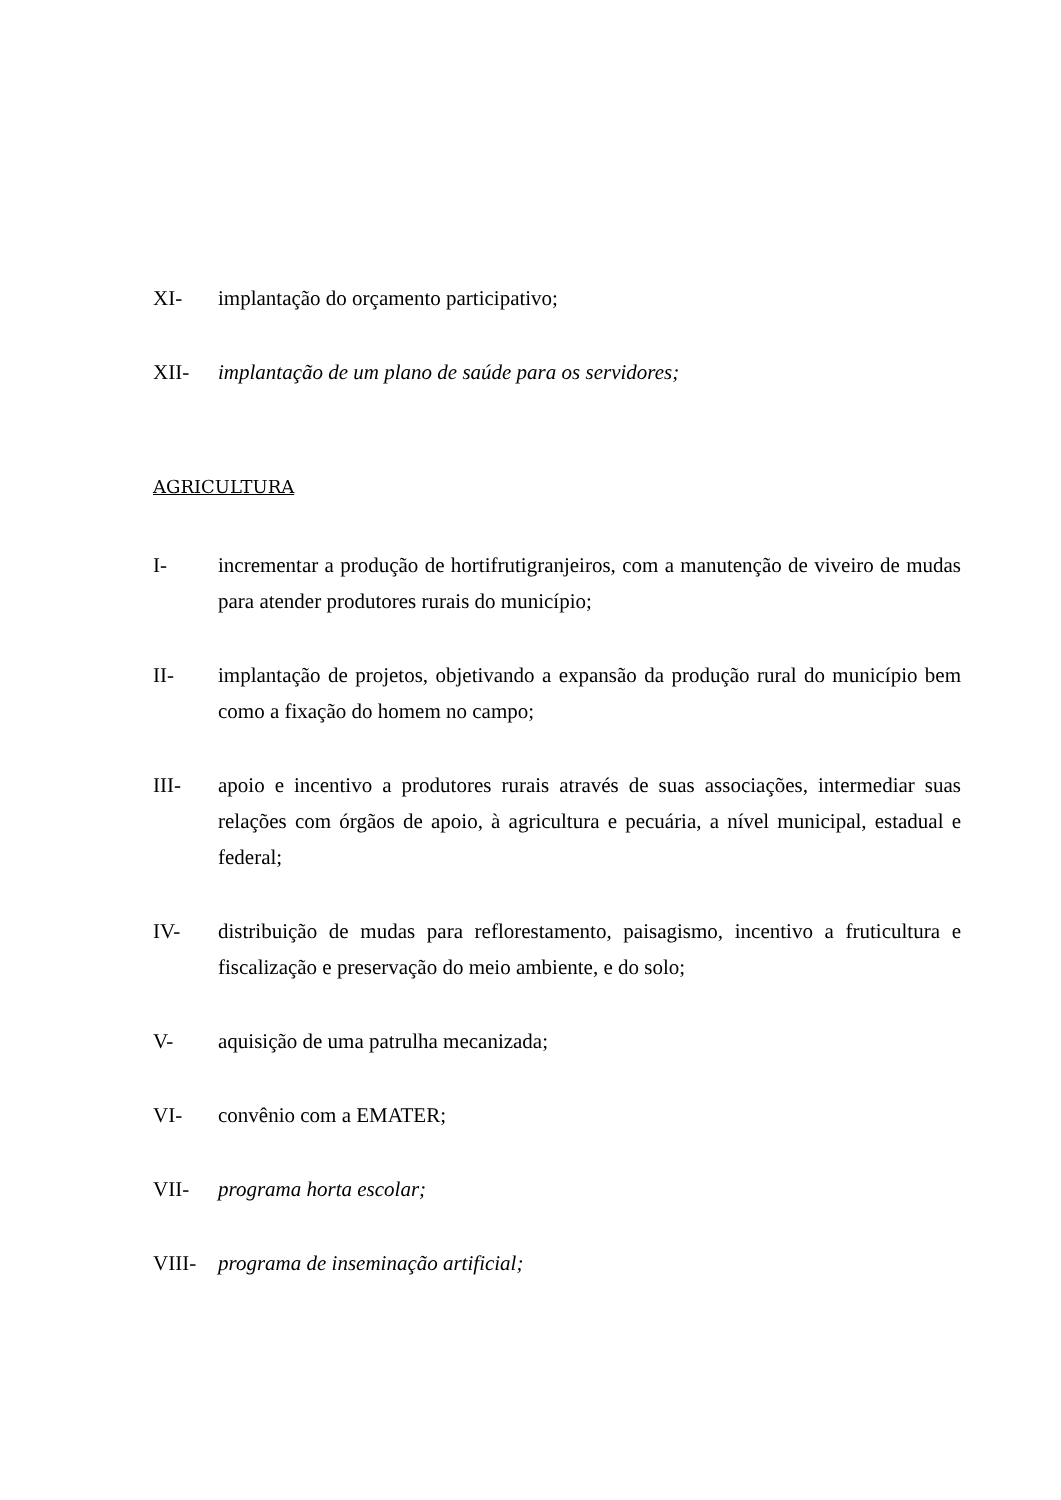XI- implantação do orçamento participativo;
XII- implantação de um plano de saúde para os servidores;
AGRICULTURA
I- incrementar a produção de hortifrutigranjeiros, com a manutenção de viveiro de mudas para atender produtores rurais do município;
II- implantação de projetos, objetivando a expansão da produção rural do município bem como a fixação do homem no campo;
III- apoio e incentivo a produtores rurais através de suas associações, intermediar suas relações com órgãos de apoio, à agricultura e pecuária, a nível municipal, estadual e federal;
IV- distribuição de mudas para reflorestamento, paisagismo, incentivo a fruticultura e fiscalização e preservação do meio ambiente, e do solo;
V- aquisição de uma patrulha mecanizada;
VI- convênio com a EMATER;
VII- programa horta escolar;
VIII- programa de inseminação artificial;